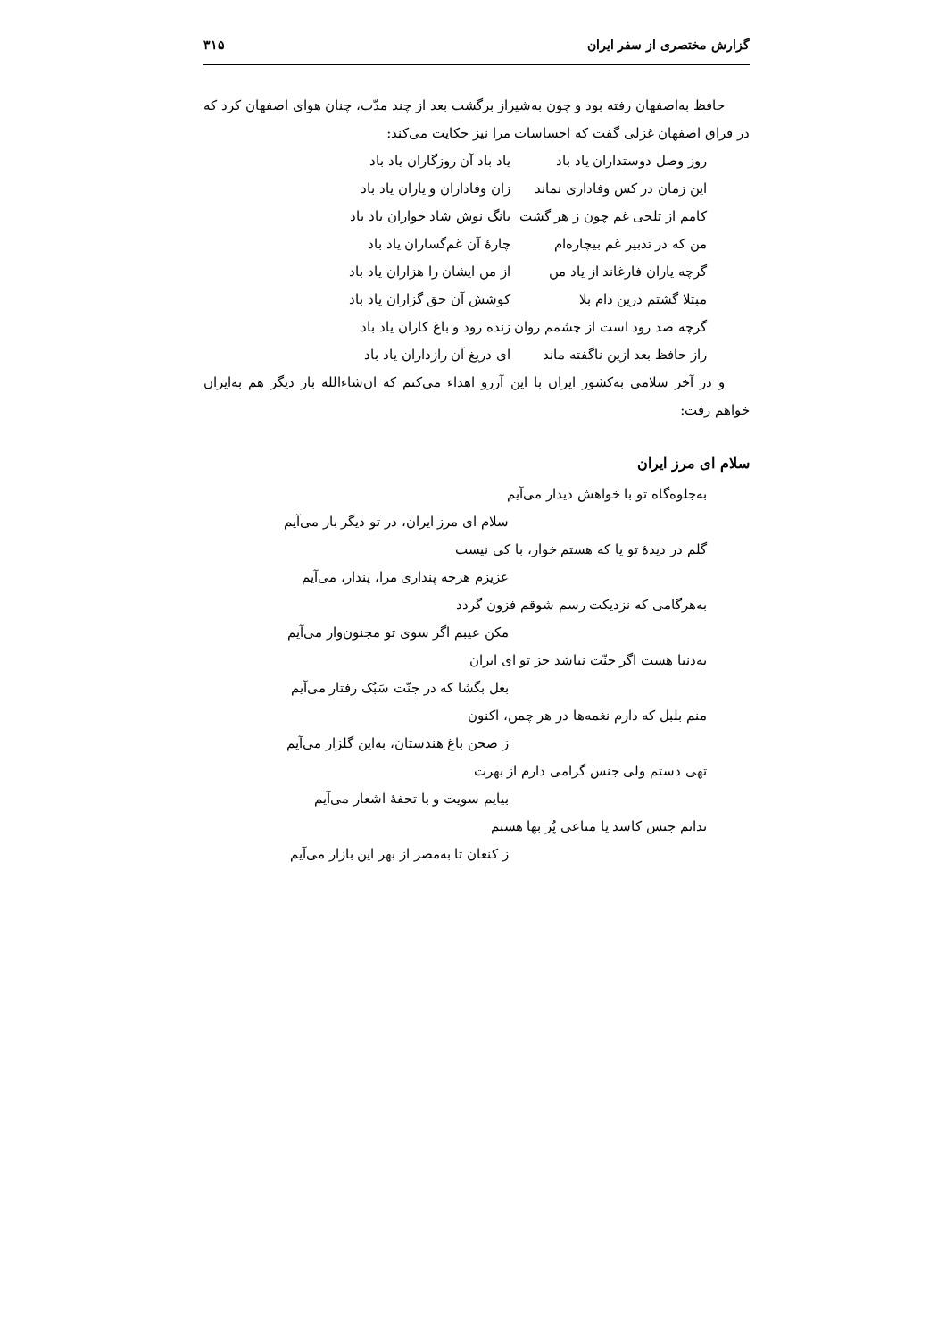گزارش مختصری از سفر ایران ۳۱۵
حافظ به‌اصفهان رفته بود و چون به‌شیراز برگشت بعد از چند مدّت، چنان هوای اصفهان کرد که در فراق اصفهان غزلی گفت که احساسات مرا نیز حکایت می‌کند:
روز وصل دوستداران یاد باد یاد باد آن روزگاران یاد باد
این زمان در کس وفاداری نماند زان وفاداران و یاران یاد باد
کامم از تلخی غم چون ز هر گشت بانگ نوش شاد خواران یاد باد
من که در تدبیر غم بیچاره‌ام چارهٔ آن غم‌گساران یاد باد
گرچه یاران فارغاند از یاد من از من ایشان را هزاران یاد باد
مبتلا گشتم درین دام بلا کوشش آن حق گزاران یاد باد
گرچه صد رود است از چشمم روان زنده رود و باغ کاران یاد باد
راز حافظ بعد ازین ناگفته ماند ای دریغ آن رازداران یاد باد
و در آخر سلامی به‌کشور ایران با این آرزو اهداء می‌کنم که ان‌شاءالله بار دیگر هم به‌ایران خواهم رفت:
سلام ای مرز ایران
به‌جلوه‌گاه تو با خواهش دیدار می‌آیم
سلام ای مرز ایران، در تو دیگر بار می‌آیم
گلم در دیدهٔ تو یا که هستم خوار، با کی نیست
عزیزم هرچه پنداری مرا، پندار، می‌آیم
به‌هرگامی که نزدیکت رسم شوقم فزون گردد
مکن عیبم اگر سوی تو مجنون‌وار می‌آیم
به‌دنیا هست اگر جنّت نباشد جز تو ای ایران
بغل بگشا که در جنّت سَبُک رفتار می‌آیم
منم بلبل که دارم نغمه‌ها در هر چمن، اکنون
ز صحن باغ هندستان، به‌این گلزار می‌آیم
تهی دستم ولی جنس گرامی دارم از بهرت
بیایم سویت و با تحفهٔ اشعار می‌آیم
ندانم جنس کاسد یا متاعی پُر بها هستم
ز کنعان تا به‌مصر از بهر این بازار می‌آیم